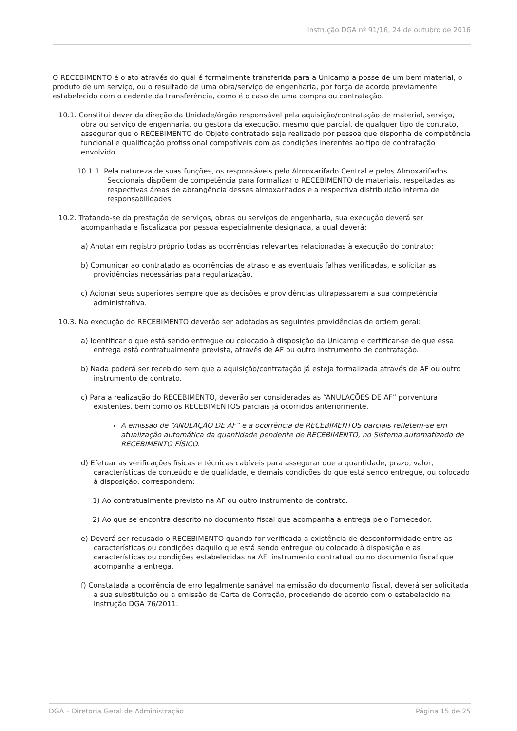Instrução DGA nº 91/16, 24 de outubro de 2016
O RECEBIMENTO é o ato através do qual é formalmente transferida para a Unicamp a posse de um bem material, o produto de um serviço, ou o resultado de uma obra/serviço de engenharia, por força de acordo previamente estabelecido com o cedente da transferência, como é o caso de uma compra ou contratação.
10.1. Constitui dever da direção da Unidade/órgão responsável pela aquisição/contratação de material, serviço, obra ou serviço de engenharia, ou gestora da execução, mesmo que parcial, de qualquer tipo de contrato, assegurar que o RECEBIMENTO do Objeto contratado seja realizado por pessoa que disponha de competência funcional e qualificação profissional compatíveis com as condições inerentes ao tipo de contratação envolvido.
10.1.1. Pela natureza de suas funções, os responsáveis pelo Almoxarifado Central e pelos Almoxarifados Seccionais dispõem de competência para formalizar o RECEBIMENTO de materiais, respeitadas as respectivas áreas de abrangência desses almoxarifados e a respectiva distribuição interna de responsabilidades.
10.2. Tratando-se da prestação de serviços, obras ou serviços de engenharia, sua execução deverá ser acompanhada e fiscalizada por pessoa especialmente designada, a qual deverá:
a) Anotar em registro próprio todas as ocorrências relevantes relacionadas à execução do contrato;
b) Comunicar ao contratado as ocorrências de atraso e as eventuais falhas verificadas, e solicitar as providências necessárias para regularização.
c) Acionar seus superiores sempre que as decisões e providências ultrapassarem a sua competência administrativa.
10.3. Na execução do RECEBIMENTO deverão ser adotadas as seguintes providências de ordem geral:
a) Identificar o que está sendo entregue ou colocado à disposição da Unicamp e certificar-se de que essa entrega está contratualmente prevista, através de AF ou outro instrumento de contratação.
b) Nada poderá ser recebido sem que a aquisição/contratação já esteja formalizada através de AF ou outro instrumento de contrato.
c) Para a realização do RECEBIMENTO, deverão ser consideradas as “ANULAÇÕES DE AF” porventura existentes, bem como os RECEBIMENTOS parciais já ocorridos anteriormente.
A emissão de “ANULAÇÃO DE AF” e a ocorrência de RECEBIMENTOS parciais refletem-se em atualização automática da quantidade pendente de RECEBIMENTO, no Sistema automatizado de RECEBIMENTO FÍSICO.
d) Efetuar as verificações físicas e técnicas cabíveis para assegurar que a quantidade, prazo, valor, características de conteúdo e de qualidade, e demais condições do que está sendo entregue, ou colocado à disposição, correspondem:
1) Ao contratualmente previsto na AF ou outro instrumento de contrato.
2) Ao que se encontra descrito no documento fiscal que acompanha a entrega pelo Fornecedor.
e) Deverá ser recusado o RECEBIMENTO quando for verificada a existência de desconformidade entre as características ou condições daquilo que está sendo entregue ou colocado à disposição e as características ou condições estabelecidas na AF, instrumento contratual ou no documento fiscal que acompanha a entrega.
f) Constatada a ocorrência de erro legalmente sanável na emissão do documento fiscal, deverá ser solicitada a sua substituição ou a emissão de Carta de Correção, procedendo de acordo com o estabelecido na Instrução DGA 76/2011.
DGA – Diretoria Geral de Administração Página 15 de 25